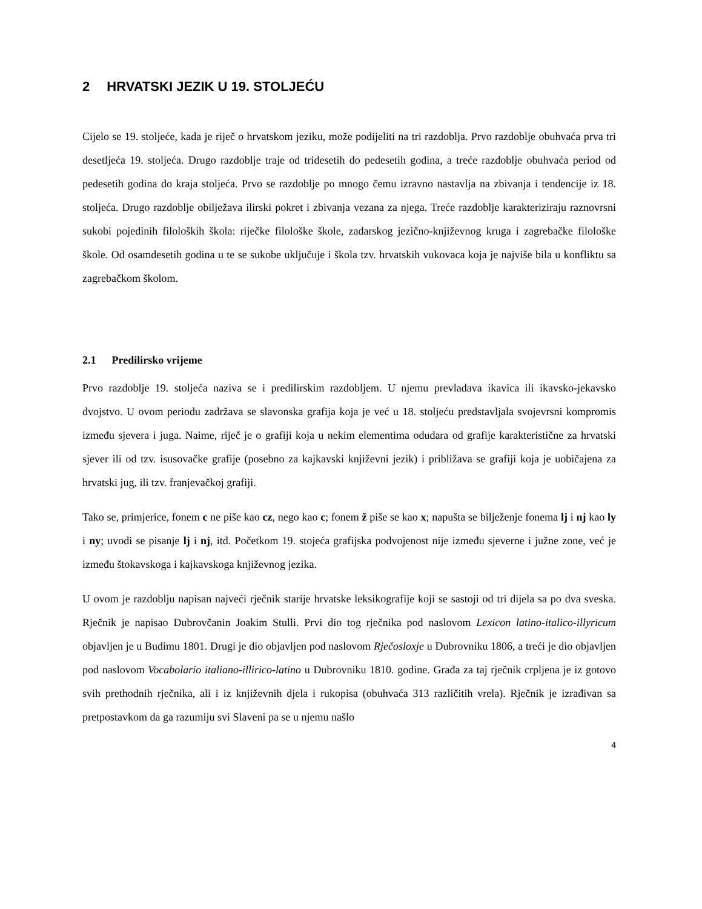2 HRVATSKI JEZIK U 19. STOLJEĆU
Cijelo se 19. stoljeće, kada je riječ o hrvatskom jeziku, može podijeliti na tri razdoblja. Prvo razdoblje obuhvaća prva tri desetljeća 19. stoljeća. Drugo razdoblje traje od tridesetih do pedesetih godina, a treće razdoblje obuhvaća period od pedesetih godina do kraja stoljeća. Prvo se razdoblje po mnogo čemu izravno nastavlja na zbivanja i tendencije iz 18. stoljeća. Drugo razdoblje obilježava ilirski pokret i zbivanja vezana za njega. Treće razdoblje karakteriziraju raznovrsni sukobi pojedinih filoloških škola: riječke filološke škole, zadarskog jezično-književnog kruga i zagrebačke filološke škole. Od osamdesetih godina u te se sukobe uključuje i škola tzv. hrvatskih vukovaca koja je najviše bila u konfliktu sa zagrebačkom školom.
2.1 Predilirsko vrijeme
Prvo razdoblje 19. stoljeća naziva se i predilirskim razdobljem. U njemu prevladava ikavica ili ikavsko-jekavsko dvojstvo. U ovom periodu zadržava se slavonska grafija koja je već u 18. stoljeću predstavljala svojevrsni kompromis između sjevera i juga. Naime, riječ je o grafiji koja u nekim elementima odudara od grafije karakteristične za hrvatski sjever ili od tzv. isusovačke grafije (posebno za kajkavski književni jezik) i približava se grafiji koja je uobičajena za hrvatski jug, ili tzv. franjevačkoj grafiji.
Tako se, primjerice, fonem c ne piše kao cz, nego kao c; fonem ž piše se kao x; napušta se bilježenje fonema lj i nj kao ly i ny; uvodi se pisanje lj i nj, itd. Početkom 19. stojeća grafijska podvojenost nije između sjeverne i južne zone, već je između štokavskoga i kajkavskoga književnog jezika.
U ovom je razdoblju napisan najveći rječnik starije hrvatske leksikografije koji se sastoji od tri dijela sa po dva sveska. Rječnik je napisao Dubrovčanin Joakim Stulli. Prvi dio tog rječnika pod naslovom Lexicon latino-italico-illyricum objavljen je u Budimu 1801. Drugi je dio objavljen pod naslovom Rječosloxje u Dubrovniku 1806, a treći je dio objavljen pod naslovom Vocabolario italiano-illirico-latino u Dubrovniku 1810. godine. Građa za taj rječnik crpljena je iz gotovo svih prethodnih rječnika, ali i iz književnih djela i rukopisa (obuhvaća 313 različitih vrela). Rječnik je izrađivan sa pretpostavkom da ga razumiju svi Slaveni pa se u njemu našlo
4